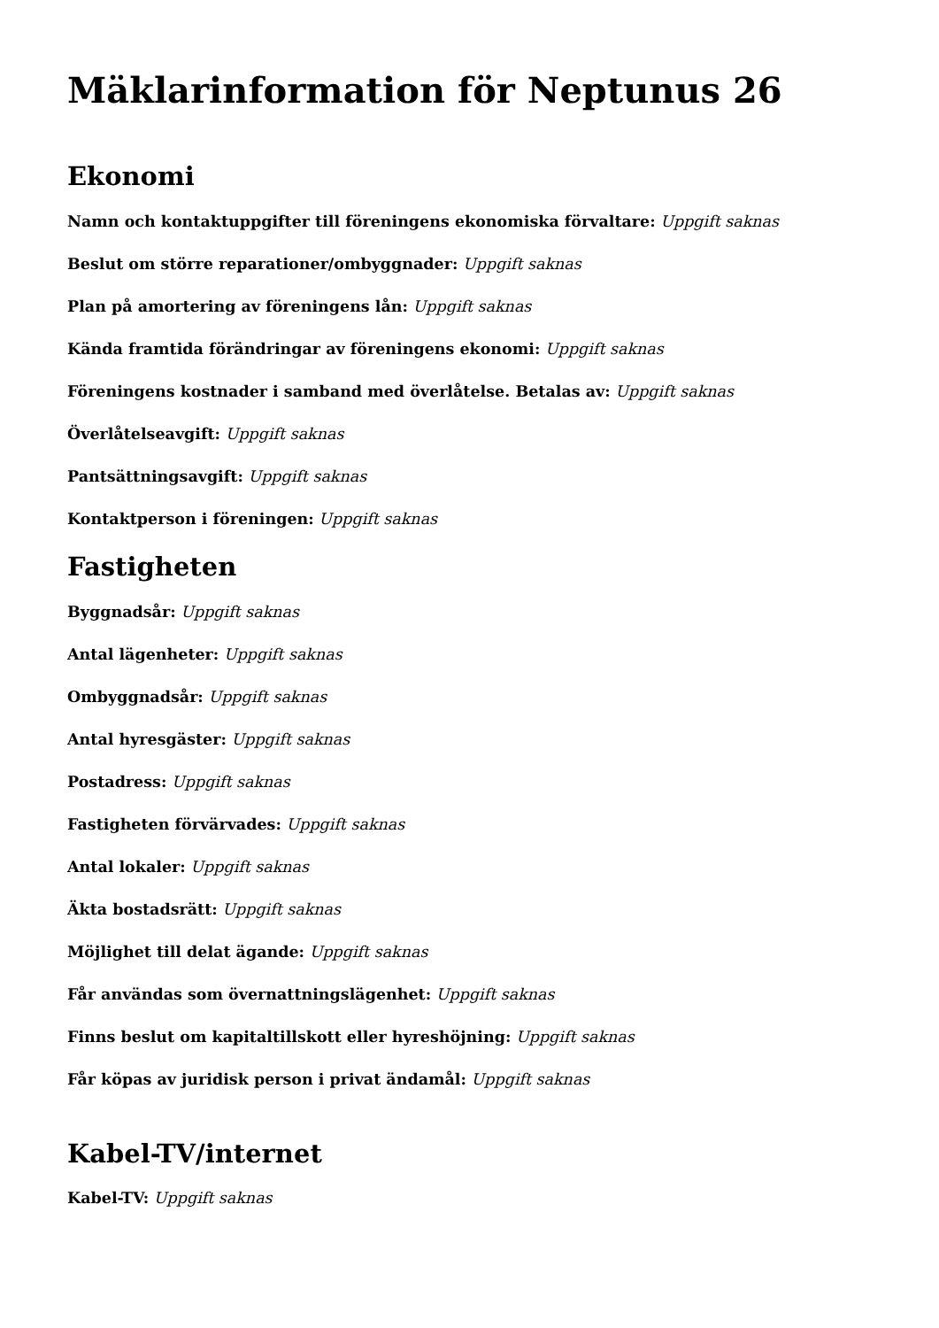Mäklarinformation för Neptunus 26
Ekonomi
Namn och kontaktuppgifter till föreningens ekonomiska förvaltare: Uppgift saknas
Beslut om större reparationer/ombyggnader: Uppgift saknas
Plan på amortering av föreningens lån: Uppgift saknas
Kända framtida förändringar av föreningens ekonomi: Uppgift saknas
Föreningens kostnader i samband med överlåtelse. Betalas av: Uppgift saknas
Överlåtelseavgift: Uppgift saknas
Pantsättningsavgift: Uppgift saknas
Kontaktperson i föreningen: Uppgift saknas
Fastigheten
Byggnadsår: Uppgift saknas
Antal lägenheter: Uppgift saknas
Ombyggnadsår: Uppgift saknas
Antal hyresgäster: Uppgift saknas
Postadress: Uppgift saknas
Fastigheten förvärvades: Uppgift saknas
Antal lokaler: Uppgift saknas
Äkta bostadsrätt: Uppgift saknas
Möjlighet till delat ägande: Uppgift saknas
Får användas som övernattningslägenhet: Uppgift saknas
Finns beslut om kapitaltillskott eller hyreshöjning: Uppgift saknas
Får köpas av juridisk person i privat ändamål: Uppgift saknas
Kabel-TV/internet
Kabel-TV: Uppgift saknas